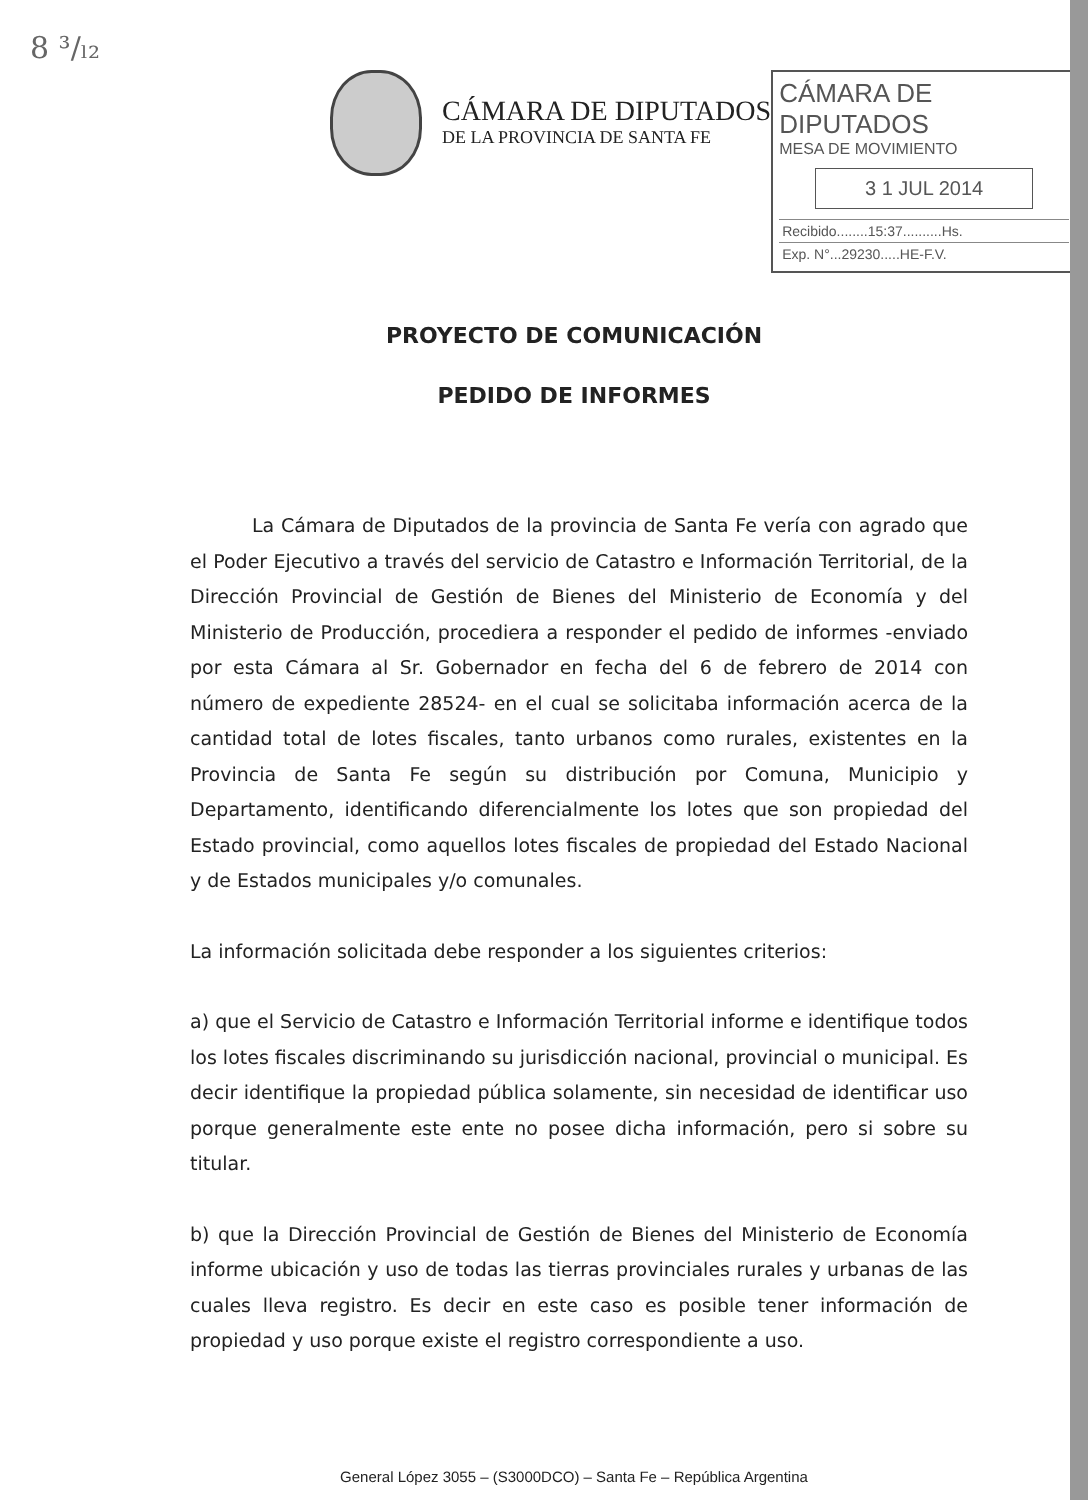8 ³/ₗ₂
CÁMARA DE DIPUTADOS
DE LA PROVINCIA DE SANTA FE
CÁMARA DE DIPUTADOS
MESA DE MOVIMIENTO
3 1 JUL 2014
Recibido........15:37..........Hs.
Exp. N°...29230.....HE-F.V.
PROYECTO DE COMUNICACIÓN
PEDIDO DE INFORMES
La Cámara de Diputados de la provincia de Santa Fe vería con agrado que el Poder Ejecutivo a través del servicio de Catastro e Información Territorial, de la Dirección Provincial de Gestión de Bienes del Ministerio de Economía y del Ministerio de Producción, procediera a responder el pedido de informes -enviado por esta Cámara al Sr. Gobernador en fecha del 6 de febrero de 2014 con número de expediente 28524- en el cual se solicitaba información acerca de la cantidad total de lotes fiscales, tanto urbanos como rurales, existentes en la Provincia de Santa Fe según su distribución por Comuna, Municipio y Departamento, identificando diferencialmente los lotes que son propiedad del Estado provincial, como aquellos lotes fiscales de propiedad del Estado Nacional y de Estados municipales y/o comunales.
La información solicitada debe responder a los siguientes criterios:
a) que el Servicio de Catastro e Información Territorial informe e identifique todos los lotes fiscales discriminando su jurisdicción nacional, provincial o municipal. Es decir identifique la propiedad pública solamente, sin necesidad de identificar uso porque generalmente este ente no posee dicha información, pero si sobre su titular.
b) que la Dirección Provincial de Gestión de Bienes del Ministerio de Economía informe ubicación y uso de todas las tierras provinciales rurales y urbanas de las cuales lleva registro. Es decir en este caso es posible tener información de propiedad y uso porque existe el registro correspondiente a uso.
General López 3055 – (S3000DCO) – Santa Fe – República Argentina